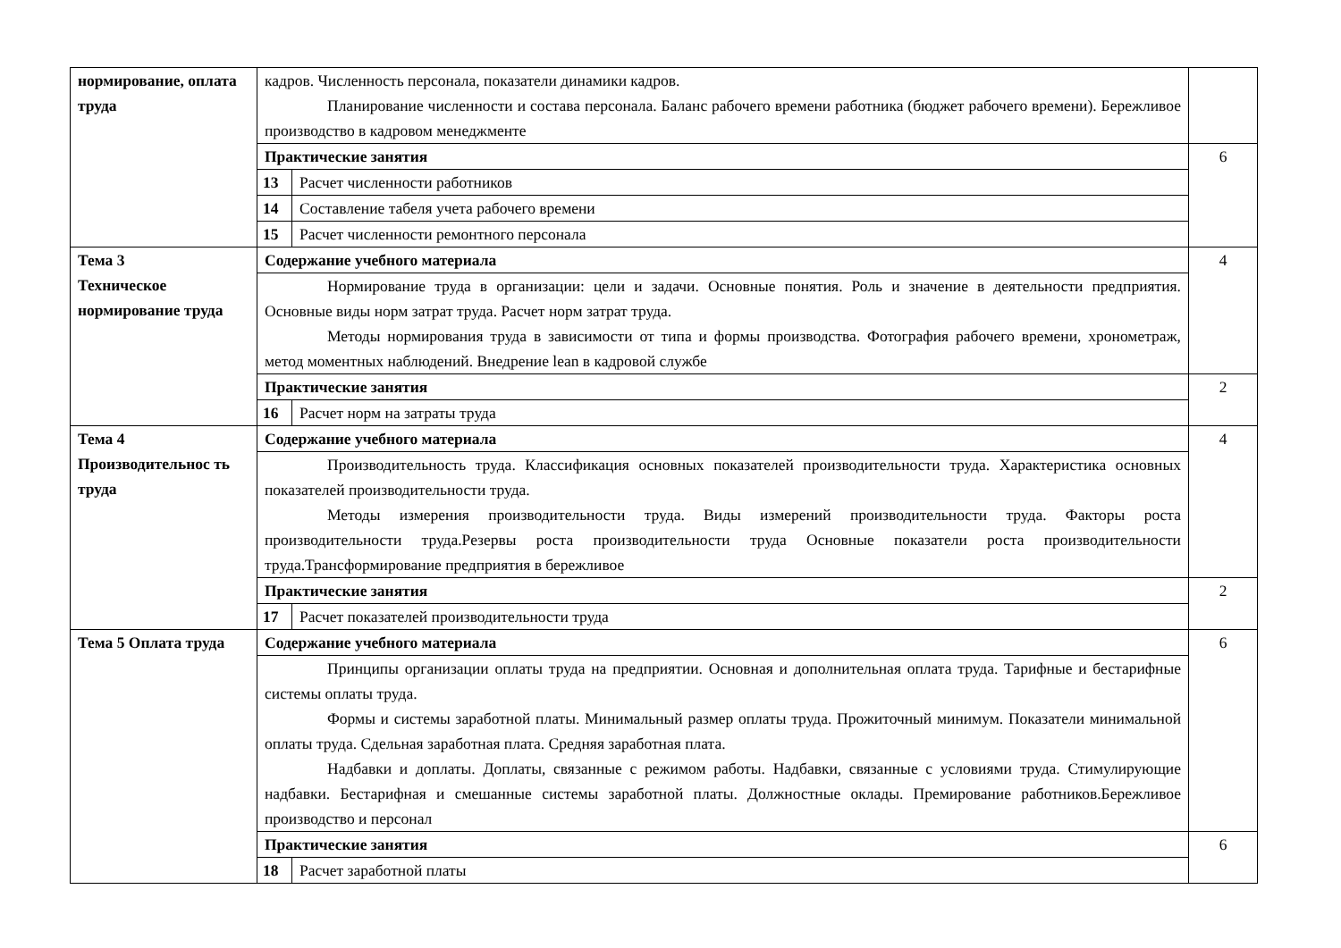| нормирование, оплата труда | кадров. Численность персонала, показатели динамики кадров. Планирование численности и состава персонала. Баланс рабочего времени работника (бюджет рабочего времени). Бережливое производство в кадровом менеджменте | | |
| | Практические занятия | | 6 |
| | 13 | Расчет численности работников | |
| | 14 | Составление табеля учета рабочего времени | |
| | 15 | Расчет численности ремонтного персонала | |
| Тема 3 Техническое нормирование труда | Содержание учебного материала | | 4 |
| | Нормирование труда в организации: цели и задачи. Основные понятия. Роль и значение в деятельности предприятия. Основные виды норм затрат труда. Расчет норм затрат труда. Методы нормирования труда в зависимости от типа и формы производства. Фотография рабочего времени, хронометраж, метод моментных наблюдений. Внедрение lean в кадровой службе | | |
| | Практические занятия | | 2 |
| | 16 | Расчет норм на затраты труда | |
| Тема 4 Производительнос ть труда | Содержание учебного материала | | 4 |
| | Производительность труда. Классификация основных показателей производительности труда. Характеристика основных показателей производительности труда. Методы измерения производительности труда. Виды измерений производительности труда. Факторы роста производительности труда.Резервы роста производительности труда Основные показатели роста производительности труда.Трансформирование предприятия в бережливое | | |
| | Практические занятия | | 2 |
| | 17 | Расчет показателей производительности труда | |
| Тема 5 Оплата труда | Содержание учебного материала | | 6 |
| | Принципы организации оплаты труда на предприятии. Основная и дополнительная оплата труда. Тарифные и бестарифные системы оплаты труда. Формы и системы заработной платы. Минимальный размер оплаты труда. Прожиточный минимум. Показатели минимальной оплаты труда. Сдельная заработная плата. Средняя заработная плата. Надбавки и доплаты. Доплаты, связанные с режимом работы. Надбавки, связанные с условиями труда. Стимулирующие надбавки. Бестарифная и смешанные системы заработной платы. Должностные оклады. Премирование работников.Бережливое производство и персонал | | |
| | Практические занятия | | 6 |
| | 18 | Расчет заработной платы | |